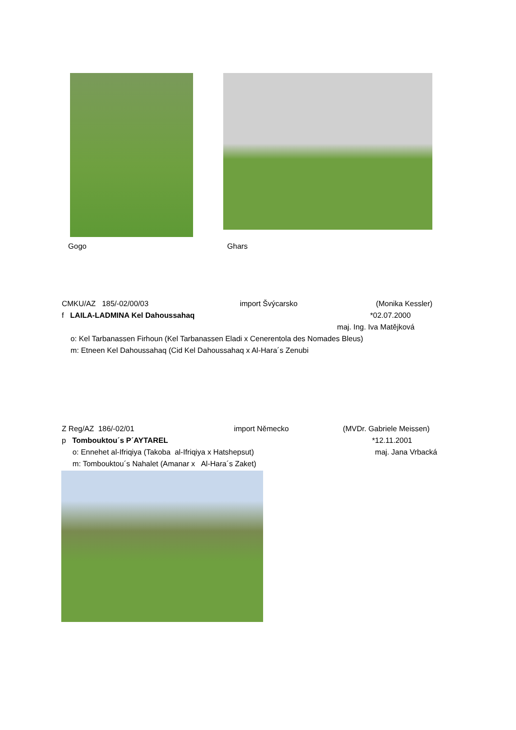Gogo Ghars
CMKU/AZ 185/-02/00/03 import Švýcarsko (Monika Kessler)
f LAILA-LADMINA Kel Dahoussahaq *02.07.2000
maj. Ing. Iva Matějková
o: Kel Tarbanassen Firhoun (Kel Tarbanassen Eladi x Cenerentola des Nomades Bleus)
m: Etneen Kel Dahoussahaq (Cid Kel Dahoussahaq x Al-Hara´s Zenubi
Z Reg/AZ 186/-02/01 import Německo (MVDr. Gabriele Meissen)
p Tombouktou´s P´AYTAREL *12.11.2001
o: Ennehet al-Ifriqiya (Takoba al-Ifriqiya x Hatshepsut) maj. Jana Vrbacká
m: Tombouktou´s Nahalet (Amanar x Al-Hara´s Zaket)